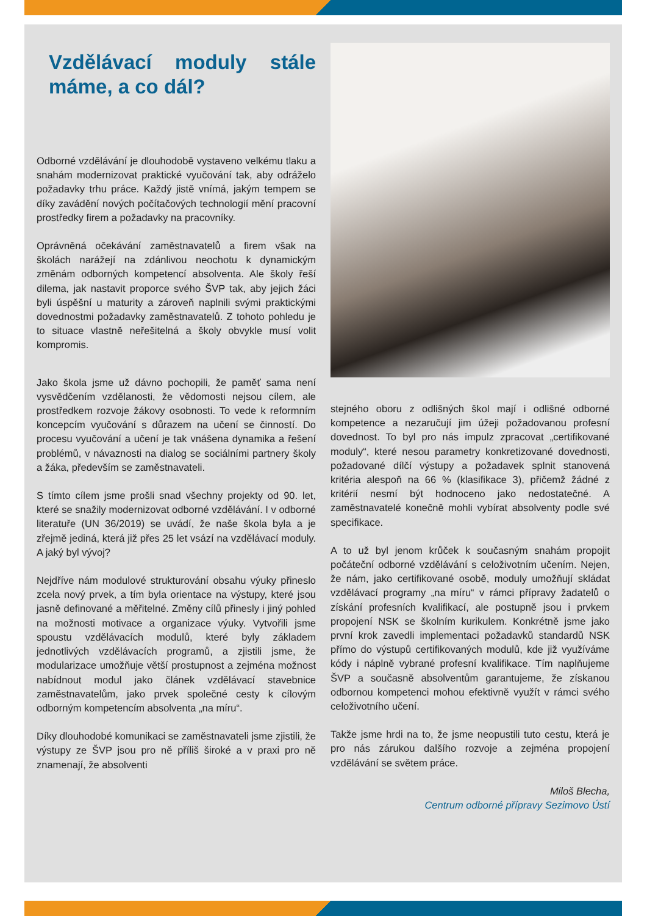Vzdělávací moduly stále máme, a co dál?
Odborné vzdělávání je dlouhodobě vystaveno velkému tlaku a snahám modernizovat praktické vyučování tak, aby odráželo požadavky trhu práce. Každý jistě vnímá, jakým tempem se díky zavádění nových počítačových technologií mění pracovní prostředky firem a požadavky na pracovníky.
Oprávněná očekávání zaměstnavatelů a firem však na školách narážejí na zdánlivou neochotu k dynamickým změnám odborných kompetencí absolventa. Ale školy řeší dilema, jak nastavit proporce svého ŠVP tak, aby jejich žáci byli úspěšní u maturity a zároveň naplnili svými praktickými dovednostmi požadavky zaměstnavatelů. Z tohoto pohledu je to situace vlastně neřešitelná a školy obvykle musí volit kompromis.
Jako škola jsme už dávno pochopili, že paměť sama není vysvědčením vzdělanosti, že vědomosti nejsou cílem, ale prostředkem rozvoje žákovy osobnosti. To vede k reformním koncepcím vyučování s důrazem na učení se činností. Do procesu vyučování a učení je tak vnášena dynamika a řešení problémů, v návaznosti na dialog se sociálními partnery školy a žáka, především se zaměstnavateli.
S tímto cílem jsme prošli snad všechny projekty od 90. let, které se snažily modernizovat odborné vzdělávání. I v odborné literatuře (UN 36/2019) se uvádí, že naše škola byla a je zřejmě jediná, která již přes 25 let vsází na vzdělávací moduly. A jaký byl vývoj?
Nejdříve nám modulové strukturování obsahu výuky přineslo zcela nový prvek, a tím byla orientace na výstupy, které jsou jasně definované a měřitelné. Změny cílů přinesly i jiný pohled na možnosti motivace a organizace výuky. Vytvořili jsme spoustu vzdělávacích modulů, které byly základem jednotlivých vzdělávacích programů, a zjistili jsme, že modularizace umožňuje větší prostupnost a zejména možnost nabídnout modul jako článek vzdělávací stavebnice zaměstnavatelům, jako prvek společné cesty k cílovým odborným kompetencím absolventa „na míru“.
Díky dlouhodobé komunikaci se zaměstnavateli jsme zjistili, že výstupy ze ŠVP jsou pro ně příliš široké a v praxi pro ně znamenají, že absolventi
stejného oboru z odlišných škol mají i odlišné odborné kompetence a nezaručují jim úžeji požadovanou profesní dovednost. To byl pro nás impulz zpracovat „certifikované moduly“, které nesou parametry konkretizované dovednosti, požadované dílčí výstupy a požadavek splnit stanovená kritéria alespoň na 66 % (klasifikace 3), přičemž žádné z kritérií nesmí být hodnoceno jako nedostatečné. A zaměstnavatelé konečně mohli vybírat absolventy podle své specifikace.
A to už byl jenom krůček k současným snahám propojit počáteční odborné vzdělávání s celoživotním učením. Nejen, že nám, jako certifikované osobě, moduly umožňují skládat vzdělávací programy „na míru“ v rámci přípravy žadatelů o získání profesních kvalifikací, ale postupně jsou i prvkem propojení NSK se školním kurikulem. Konkrétně jsme jako první krok zavedli implementaci požadavků standardů NSK přímo do výstupů certifikovaných modulů, kde již využíváme kódy i náplně vybrané profesní kvalifikace. Tím naplňujeme ŠVP a současně absolventům garantujeme, že získanou odbornou kompetenci mohou efektivně využít v rámci svého celoživotního učení.
Takže jsme hrdi na to, že jsme neopustili tuto cestu, která je pro nás zárukou dalšího rozvoje a zejména propojení vzdělávání se světem práce.
Miloš Blecha,
Centrum odborné přípravy Sezimovo Ústí